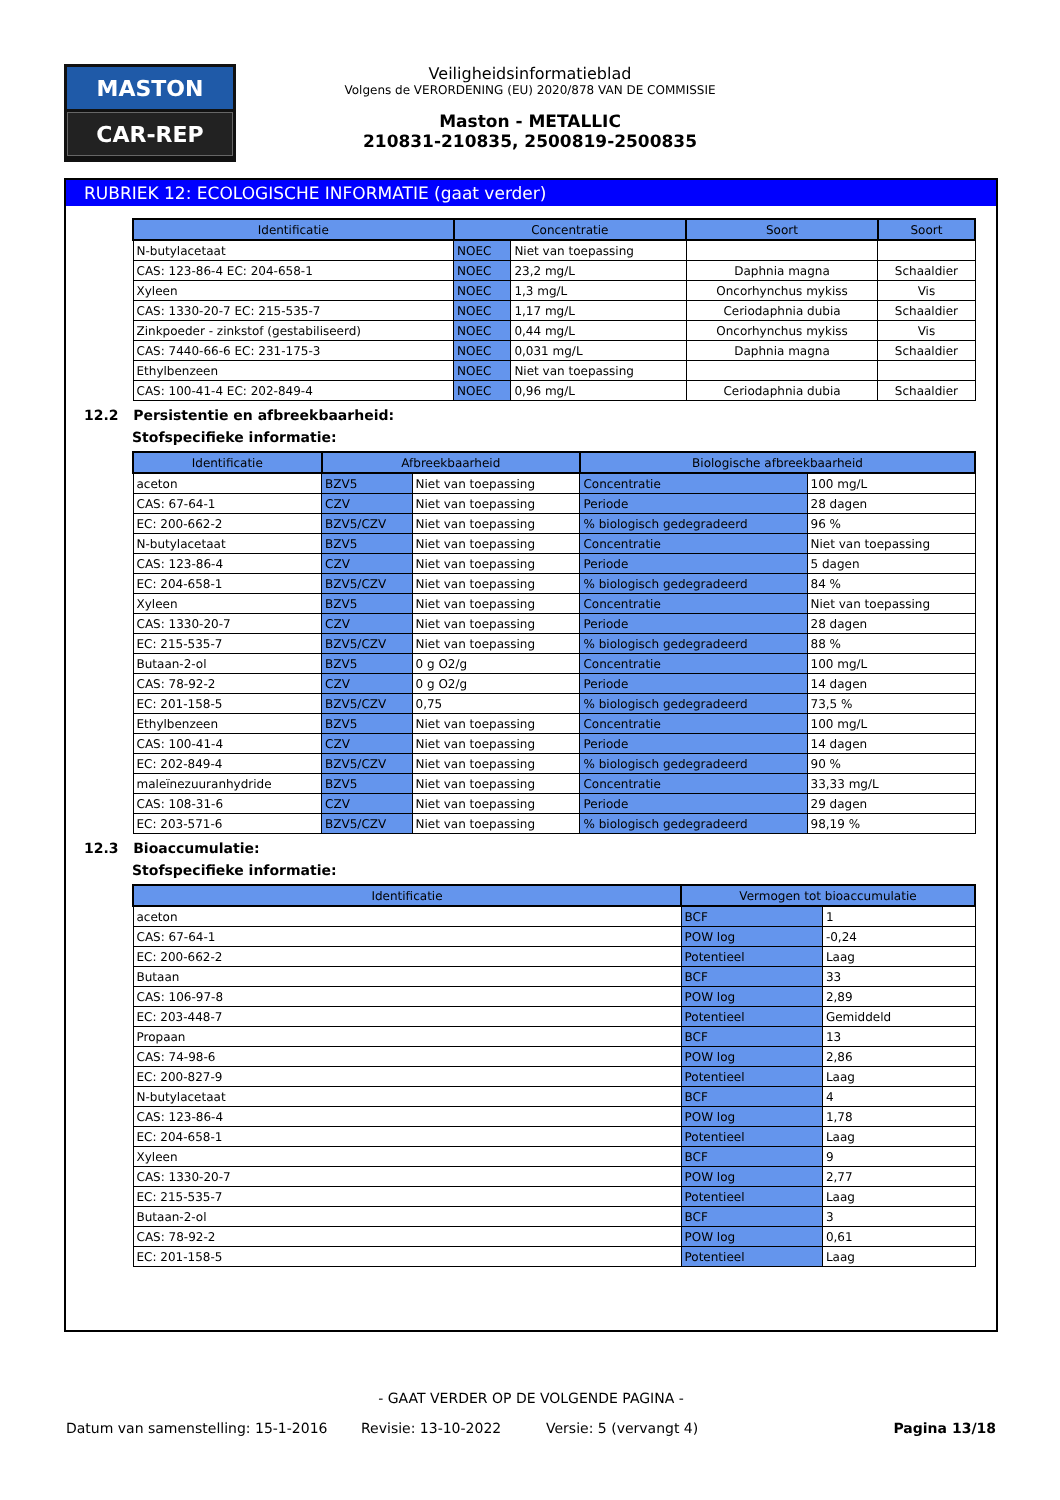MASTON
CAR-REP
Veiligheidsinformatieblad
Volgens de VERORDENING (EU) 2020/878 VAN DE COMMISSIE
Maston - METALLIC
210831-210835, 2500819-2500835
RUBRIEK 12: ECOLOGISCHE INFORMATIE (gaat verder)
| Identificatie | Concentratie | | Soort | Soort |
| --- | --- | --- | --- | --- |
| N-butylacetaat | NOEC | Niet van toepassing | | |
| CAS: 123-86-4 EC: 204-658-1 | NOEC | 23,2 mg/L | Daphnia magna | Schaaldier |
| Xyleen | NOEC | 1,3 mg/L | Oncorhynchus mykiss | Vis |
| CAS: 1330-20-7 EC: 215-535-7 | NOEC | 1,17 mg/L | Ceriodaphnia dubia | Schaaldier |
| Zinkpoeder - zinkstof (gestabiliseerd) | NOEC | 0,44 mg/L | Oncorhynchus mykiss | Vis |
| CAS: 7440-66-6 EC: 231-175-3 | NOEC | 0,031 mg/L | Daphnia magna | Schaaldier |
| Ethylbenzeen | NOEC | Niet van toepassing | | |
| CAS: 100-41-4 EC: 202-849-4 | NOEC | 0,96 mg/L | Ceriodaphnia dubia | Schaaldier |
12.2 Persistentie en afbreekbaarheid:
Stofspecifieke informatie:
| Identificatie | Afbreekbaarheid | | Biologische afbreekbaarheid | |
| --- | --- | --- | --- | --- |
| aceton | BZV5 | Niet van toepassing | Concentratie | 100 mg/L |
| CAS: 67-64-1 | CZV | Niet van toepassing | Periode | 28 dagen |
| EC: 200-662-2 | BZV5/CZV | Niet van toepassing | % biologisch gedegradeerd | 96 % |
| N-butylacetaat | BZV5 | Niet van toepassing | Concentratie | Niet van toepassing |
| CAS: 123-86-4 | CZV | Niet van toepassing | Periode | 5 dagen |
| EC: 204-658-1 | BZV5/CZV | Niet van toepassing | % biologisch gedegradeerd | 84 % |
| Xyleen | BZV5 | Niet van toepassing | Concentratie | Niet van toepassing |
| CAS: 1330-20-7 | CZV | Niet van toepassing | Periode | 28 dagen |
| EC: 215-535-7 | BZV5/CZV | Niet van toepassing | % biologisch gedegradeerd | 88 % |
| Butaan-2-ol | BZV5 | 0 g O2/g | Concentratie | 100 mg/L |
| CAS: 78-92-2 | CZV | 0 g O2/g | Periode | 14 dagen |
| EC: 201-158-5 | BZV5/CZV | 0,75 | % biologisch gedegradeerd | 73,5 % |
| Ethylbenzeen | BZV5 | Niet van toepassing | Concentratie | 100 mg/L |
| CAS: 100-41-4 | CZV | Niet van toepassing | Periode | 14 dagen |
| EC: 202-849-4 | BZV5/CZV | Niet van toepassing | % biologisch gedegradeerd | 90 % |
| maleïnezuuranhydride | BZV5 | Niet van toepassing | Concentratie | 33,33 mg/L |
| CAS: 108-31-6 | CZV | Niet van toepassing | Periode | 29 dagen |
| EC: 203-571-6 | BZV5/CZV | Niet van toepassing | % biologisch gedegradeerd | 98,19 % |
12.3 Bioaccumulatie:
Stofspecifieke informatie:
| Identificatie | Vermogen tot bioaccumulatie | |
| --- | --- | --- |
| aceton | BCF | 1 |
| CAS: 67-64-1 | POW log | -0,24 |
| EC: 200-662-2 | Potentieel | Laag |
| Butaan | BCF | 33 |
| CAS: 106-97-8 | POW log | 2,89 |
| EC: 203-448-7 | Potentieel | Gemiddeld |
| Propaan | BCF | 13 |
| CAS: 74-98-6 | POW log | 2,86 |
| EC: 200-827-9 | Potentieel | Laag |
| N-butylacetaat | BCF | 4 |
| CAS: 123-86-4 | POW log | 1,78 |
| EC: 204-658-1 | Potentieel | Laag |
| Xyleen | BCF | 9 |
| CAS: 1330-20-7 | POW log | 2,77 |
| EC: 215-535-7 | Potentieel | Laag |
| Butaan-2-ol | BCF | 3 |
| CAS: 78-92-2 | POW log | 0,61 |
| EC: 201-158-5 | Potentieel | Laag |
- GAAT VERDER OP DE VOLGENDE PAGINA -
Datum van samenstelling: 15-1-2016 Revisie: 13-10-2022 Versie: 5 (vervangt 4) Pagina 13/18